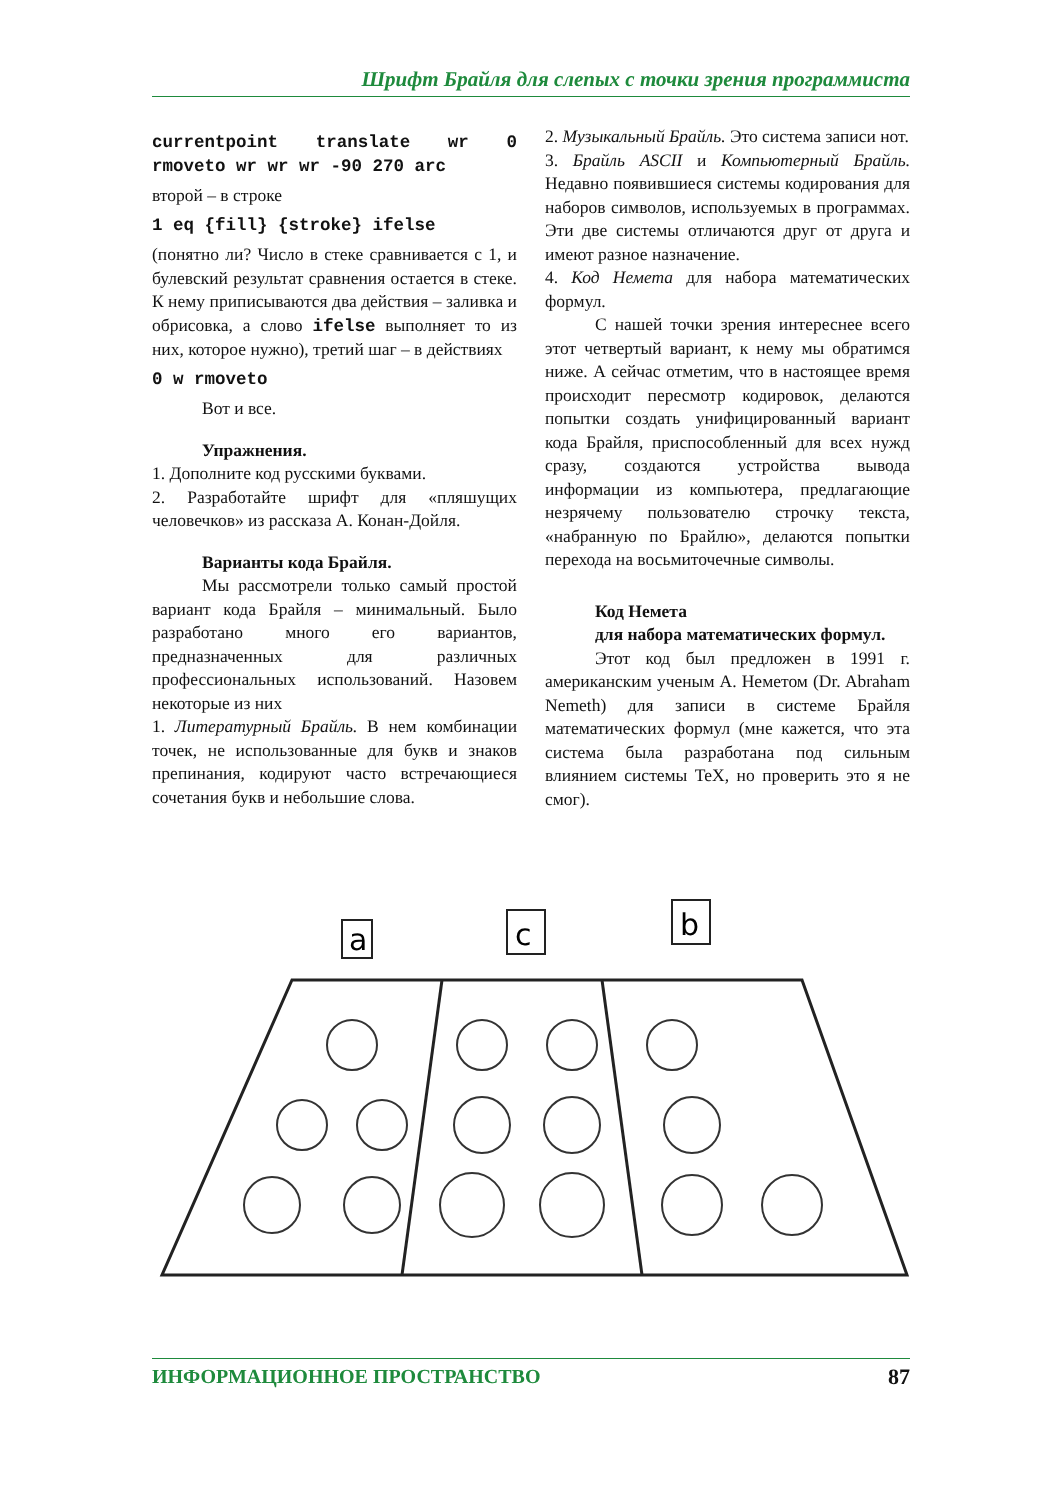Шрифт Брайля для слепых с точки зрения программиста
currentpoint translate wr 0 rmoveto wr wr wr -90 270 arc
второй – в строке
1 eq {fill} {stroke} ifelse
(понятно ли? Число в стеке сравнивается с 1, и булевский результат сравнения остается в стеке. К нему приписываются два действия – заливка и обрисовка, а слово ifelse выполняет то из них, которое нужно), третий шаг – в действиях
0 w rmoveto
Вот и все.
Упражнения.
1. Дополните код русскими буквами.
2. Разработайте шрифт для «пляшущих человечков» из рассказа А. Конан-Дойля.
Варианты кода Брайля.
Мы рассмотрели только самый простой вариант кода Брайля – минимальный. Было разработано много его вариантов, предназначенных для различных профессиональных использований. Назовем некоторые из них
1. Литературный Брайль. В нем комбинации точек, не использованные для букв и знаков препинания, кодируют часто встречающиеся сочетания букв и небольшие слова.
2. Музыкальный Брайль. Это система записи нот.
3. Брайль ASCII и Компьютерный Брайль. Недавно появившиеся системы кодирования для наборов символов, используемых в программах. Эти две системы отличаются друг от друга и имеют разное назначение.
4. Код Немета для набора математических формул.
С нашей точки зрения интереснее всего этот четвертый вариант, к нему мы обратимся ниже. А сейчас отметим, что в настоящее время происходит пересмотр кодировок, делаются попытки создать унифицированный вариант кода Брайля, приспособленный для всех нужд сразу, создаются устройства вывода информации из компьютера, предлагающие незрячему пользователю строчку текста, «набранную по Брайлю», делаются попытки перехода на восьмиточечные символы.
Код Немета
для набора математических формул.
Этот код был предложен в 1991 г. американским ученым А. Неметом (Dr. Abraham Nemeth) для записи в системе Брайля математических формул (мне кажется, что эта система была разработана под сильным влиянием системы TeX, но проверить это я не смог).
a
c
b
ИНФОРМАЦИОННОЕ ПРОСТРАНСТВО 87